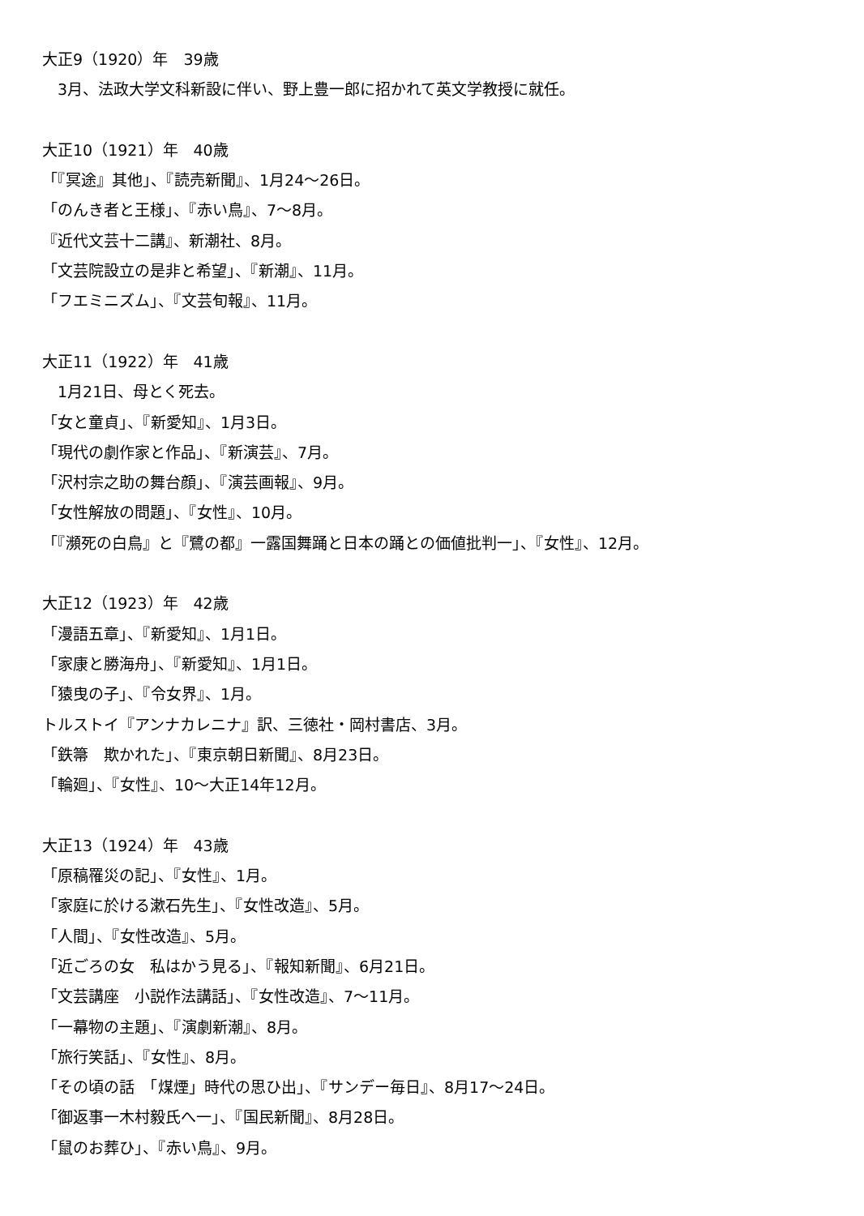大正9（1920）年　39歳
　3月、法政大学文科新設に伴い、野上豊一郎に招かれて英文学教授に就任。
大正10（1921）年　40歳
「『冥途』其他」、『読売新聞』、1月24〜26日。
「のんき者と王様」、『赤い鳥』、7〜8月。
『近代文芸十二講』、新潮社、8月。
「文芸院設立の是非と希望」、『新潮』、11月。
「フエミニズム」、『文芸旬報』、11月。
大正11（1922）年　41歳
　1月21日、母とく死去。
「女と童貞」、『新愛知』、1月3日。
「現代の劇作家と作品」、『新演芸』、7月。
「沢村宗之助の舞台顔」、『演芸画報』、9月。
「女性解放の問題」、『女性』、10月。
「『瀕死の白鳥』と『鷺の都』一露国舞踊と日本の踊との価値批判一」、『女性』、12月。
大正12（1923）年　42歳
「漫語五章」、『新愛知』、1月1日。
「家康と勝海舟」、『新愛知』、1月1日。
「猿曳の子」、『令女界』、1月。
トルストイ『アンナカレニナ』訳、三徳社・岡村書店、3月。
「鉄箒　欺かれた」、『東京朝日新聞』、8月23日。
「輪廻」、『女性』、10〜大正14年12月。
大正13（1924）年　43歳
「原稿罹災の記」、『女性』、1月。
「家庭に於ける漱石先生」、『女性改造』、5月。
「人間」、『女性改造』、5月。
「近ごろの女　私はかう見る」、『報知新聞』、6月21日。
「文芸講座　小説作法講話」、『女性改造』、7〜11月。
「一幕物の主題」、『演劇新潮』、8月。
「旅行笑話」、『女性』、8月。
「その頃の話　「煤煙」時代の思ひ出」、『サンデー毎日』、8月17〜24日。
「御返事一木村毅氏へ一」、『国民新聞』、8月28日。
「鼠のお葬ひ」、『赤い鳥』、9月。